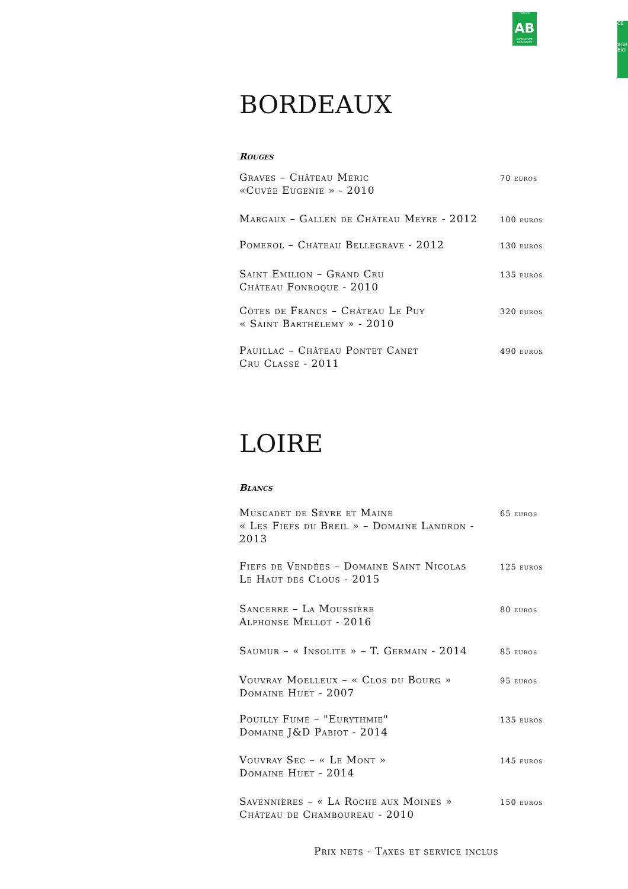CERTIFIÉ
AB
AGRICULTURE BIOLOGIQUE
CE
AGR
BIO
BORDEAUX
Rouges
| Graves – Château Meric «Cuvée Eugenie » - 2010 | 70 euros |
| Margaux – Gallen de Château Meyre - 2012 | 100 euros |
| Pomerol – Château Bellegrave - 2012 | 130 euros |
| Saint Emilion – Grand Cru Château Fonroque - 2010 | 135 euros |
| Côtes de Francs – Château Le Puy « Saint Barthélemy » - 2010 | 320 euros |
| Pauillac – Château Pontet Canet Cru Classé - 2011 | 490 euros |
LOIRE
Blancs
| Muscadet de Sèvre et Maine « Les Fiefs du Breil » – Domaine Landron - 2013 | 65 euros |
| Fiefs de Vendées – Domaine Saint Nicolas Le Haut des Clous - 2015 | 125 euros |
| Sancerre – La Moussière Alphonse Mellot - 2016 | 80 euros |
| Saumur – « Insolite » – T. Germain - 2014 | 85 euros |
| Vouvray Moelleux – « Clos du Bourg » Domaine Huet - 2007 | 95 euros |
| Pouilly Fumé – "Eurythmie" Domaine J&D Pabiot - 2014 | 135 euros |
| Vouvray Sec – « Le Mont » Domaine Huet - 2014 | 145 euros |
| Savennières – « La Roche aux Moines » Château de Chamboureau - 2010 | 150 euros |
Prix nets - Taxes et service inclus